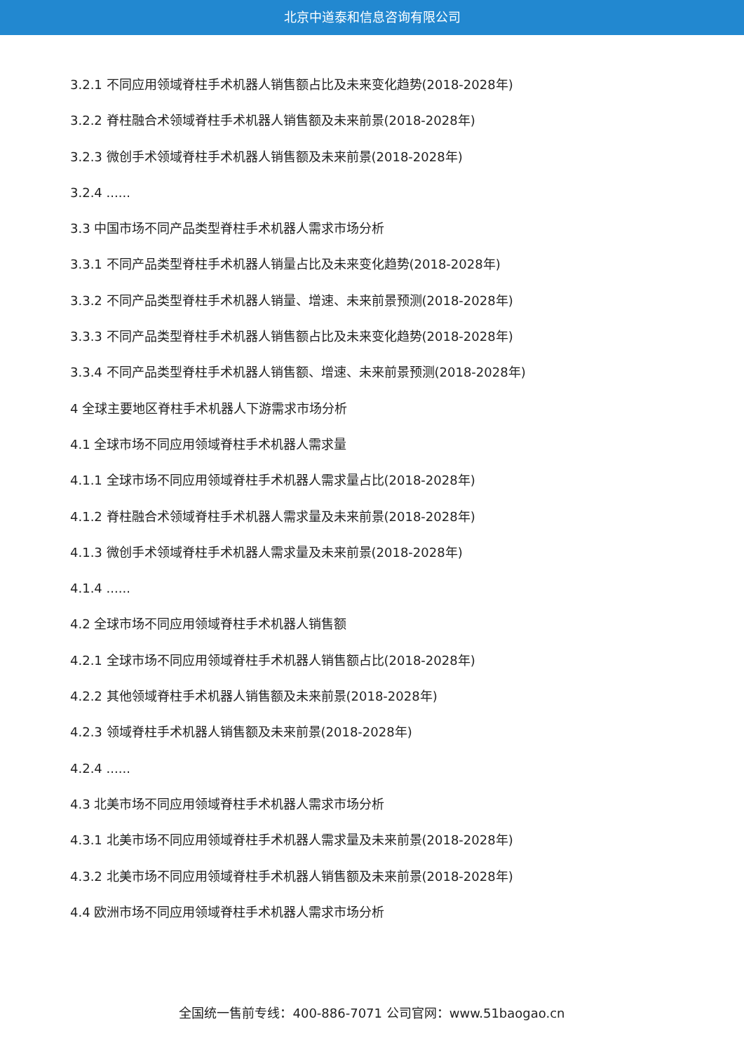北京中道泰和信息咨询有限公司
3.2.1 不同应用领域脊柱手术机器人销售额占比及未来变化趋势(2018-2028年)
3.2.2 脊柱融合术领域脊柱手术机器人销售额及未来前景(2018-2028年)
3.2.3 微创手术领域脊柱手术机器人销售额及未来前景(2018-2028年)
3.2.4 ......
3.3 中国市场不同产品类型脊柱手术机器人需求市场分析
3.3.1 不同产品类型脊柱手术机器人销量占比及未来变化趋势(2018-2028年)
3.3.2 不同产品类型脊柱手术机器人销量、增速、未来前景预测(2018-2028年)
3.3.3 不同产品类型脊柱手术机器人销售额占比及未来变化趋势(2018-2028年)
3.3.4 不同产品类型脊柱手术机器人销售额、增速、未来前景预测(2018-2028年)
4 全球主要地区脊柱手术机器人下游需求市场分析
4.1 全球市场不同应用领域脊柱手术机器人需求量
4.1.1 全球市场不同应用领域脊柱手术机器人需求量占比(2018-2028年)
4.1.2 脊柱融合术领域脊柱手术机器人需求量及未来前景(2018-2028年)
4.1.3 微创手术领域脊柱手术机器人需求量及未来前景(2018-2028年)
4.1.4 ......
4.2 全球市场不同应用领域脊柱手术机器人销售额
4.2.1 全球市场不同应用领域脊柱手术机器人销售额占比(2018-2028年)
4.2.2 其他领域脊柱手术机器人销售额及未来前景(2018-2028年)
4.2.3 领域脊柱手术机器人销售额及未来前景(2018-2028年)
4.2.4 ......
4.3 北美市场不同应用领域脊柱手术机器人需求市场分析
4.3.1 北美市场不同应用领域脊柱手术机器人需求量及未来前景(2018-2028年)
4.3.2 北美市场不同应用领域脊柱手术机器人销售额及未来前景(2018-2028年)
4.4 欧洲市场不同应用领域脊柱手术机器人需求市场分析
全国统一售前专线：400-886-7071 公司官网：www.51baogao.cn